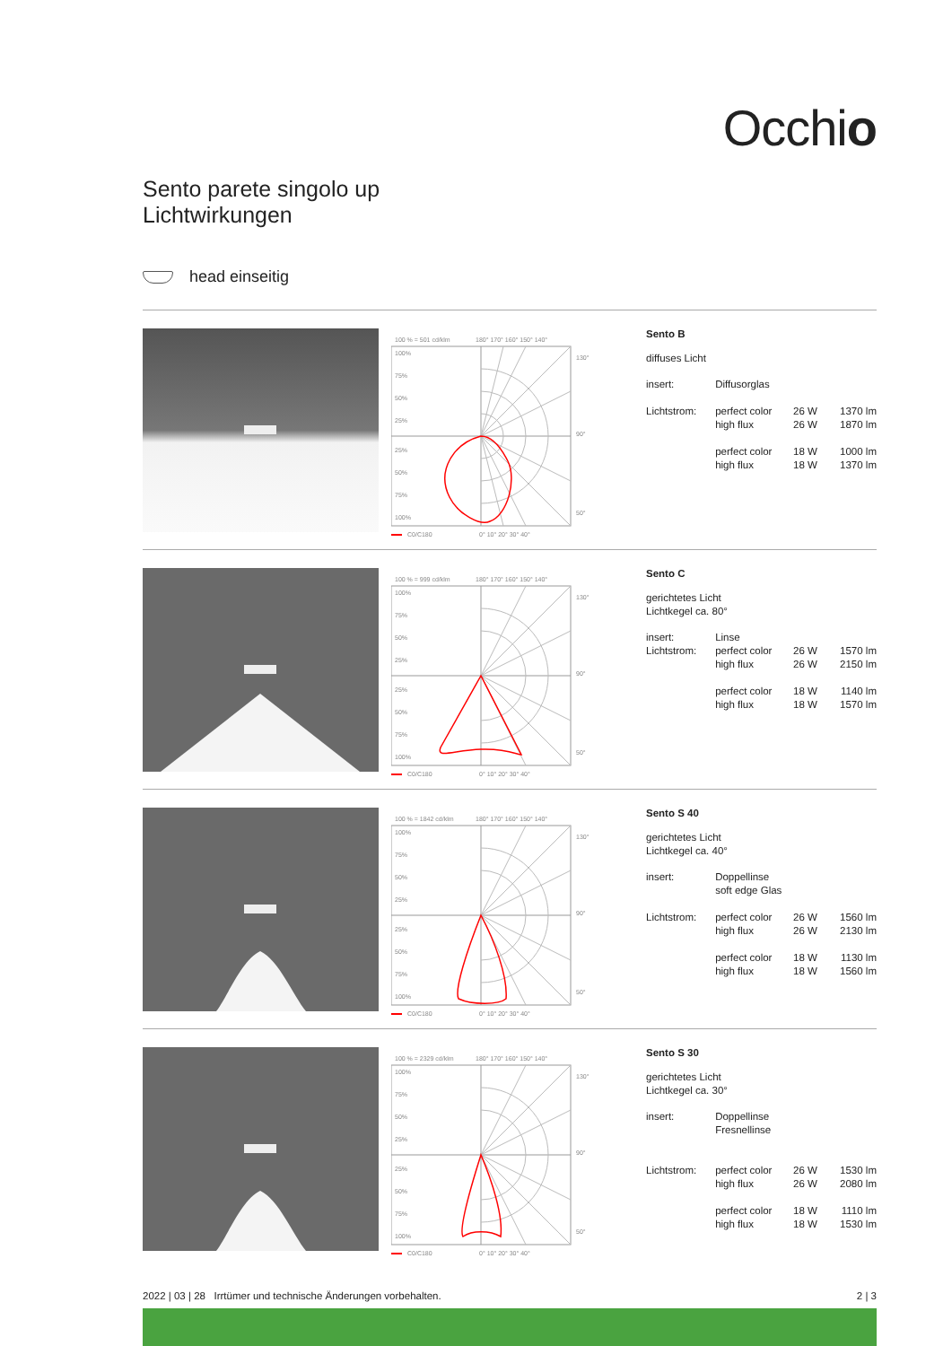Occhio
Sento parete singolo up
Lichtwirkungen
head einseitig
100 % = 501 cd/klm
180° 170° 160° 150° 140°
100%
75%
50%
25%
25%
50%
75%
100%
130°
90°
50°
C0/C180
0° 10° 20° 30° 40°
Sento B
diffuses Licht
| insert: | Diffusorglas | | |
| Lichtstrom: | perfect color | 26 W | 1370 lm |
| | high flux | 26 W | 1870 lm |
| | perfect color | 18 W | 1000 lm |
| | high flux | 18 W | 1370 lm |
100 % = 999 cd/klm
180° 170° 160° 150° 140°
100%
75%
50%
25%
25%
50%
75%
100%
130°
90°
50°
C0/C180
0° 10° 20° 30° 40°
Sento C
gerichtetes Licht
Lichtkegel ca. 80°
| insert: | Linse | | |
| Lichtstrom: | perfect color | 26 W | 1570 lm |
| | high flux | 26 W | 2150 lm |
| | perfect color | 18 W | 1140 lm |
| | high flux | 18 W | 1570 lm |
100 % = 1842 cd/klm
180° 170° 160° 150° 140°
100%
75%
50%
25%
25%
50%
75%
100%
130°
90°
50°
C0/C180
0° 10° 20° 30° 40°
Sento S 40
gerichtetes Licht
Lichtkegel ca. 40°
| insert: | Doppellinse | | |
| | soft edge Glas | | |
| Lichtstrom: | perfect color | 26 W | 1560 lm |
| | high flux | 26 W | 2130 lm |
| | perfect color | 18 W | 1130 lm |
| | high flux | 18 W | 1560 lm |
100 % = 2329 cd/klm
180° 170° 160° 150° 140°
100%
75%
50%
25%
25%
50%
75%
100%
130°
90°
50°
C0/C180
0° 10° 20° 30° 40°
Sento S 30
gerichtetes Licht
Lichtkegel ca. 30°
| insert: | Doppellinse | | |
| | Fresnellinse | | |
| Lichtstrom: | perfect color | 26 W | 1530 lm |
| | high flux | 26 W | 2080 lm |
| | perfect color | 18 W | 1110 lm |
| | high flux | 18 W | 1530 lm |
2022 | 03 | 28 Irrtümer und technische Änderungen vorbehalten. 2 | 3